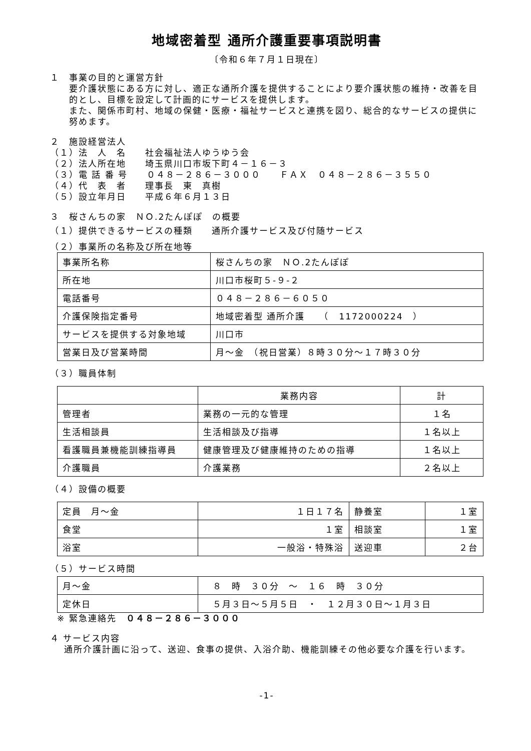地域密着型 通所介護重要事項説明書
〔令和６年７月１日現在〕
１　事業の目的と運営方針
要介護状態にある方に対し、適正な通所介護を提供することにより要介護状態の維持・改善を目的とし、目標を設定して計画的にサービスを提供します。
また、関係市町村、地域の保健・医療・福祉サービスと連携を図り、総合的なサービスの提供に努めます。
２　施設経営法人
（１）法　人　名　　社会福祉法人ゆうゆう会
（２）法人所在地　　埼玉県川口市坂下町４－１６－３
（３）電 話 番 号　　０４８－２８６－３０００　　ＦＡＸ　０４８－２８６－３５５０
（４）代　表　者　　理事長　東　真樹
（５）設立年月日　　平成６年６月１３日
３　桜さんちの家　ＮＯ.2たんぽぽ　の概要
（１）提供できるサービスの種類　　通所介護サービス及び付随サービス
（２）事業所の名称及び所在地等
| 事業所名称 | 桜さんちの家 ＮＯ.2たんぽぽ |
| 所在地 | 川口市桜町５-９-２ |
| 電話番号 | ０４８－２８６－６０５０ |
| 介護保険指定番号 | 地域密着型 通所介護 （ 1172000224 ） |
| サービスを提供する対象地域 | 川口市 |
| 営業日及び営業時間 | 月～金 （祝日営業）８時３０分～１７時３０分 |
（３）職員体制
| | 業務内容 | 計 |
| 管理者 | 業務の一元的な管理 | １名 |
| 生活相談員 | 生活相談及び指導 | １名以上 |
| 看護職員兼機能訓練指導員 | 健康管理及び健康維持のための指導 | １名以上 |
| 介護職員 | 介護業務 | ２名以上 |
（４）設備の概要
| 定員 月～金 | １日１７名 | 静養室 | １室 |
| 食堂 | １室 | 相談室 | １室 |
| 浴室 | 一般浴・特殊浴 | 送迎車 | ２台 |
（５）サービス時間
| 月～金 | ８ 時 ３０分 ～ １６ 時 ３０分 |
| 定休日 | ５月３日～５月５日 ・ １２月３０日～１月３日 |
※ 緊急連絡先　０４８－２８６－３０００
４ サービス内容
通所介護計画に沿って、送迎、食事の提供、入浴介助、機能訓練その他必要な介護を行います。
-1-